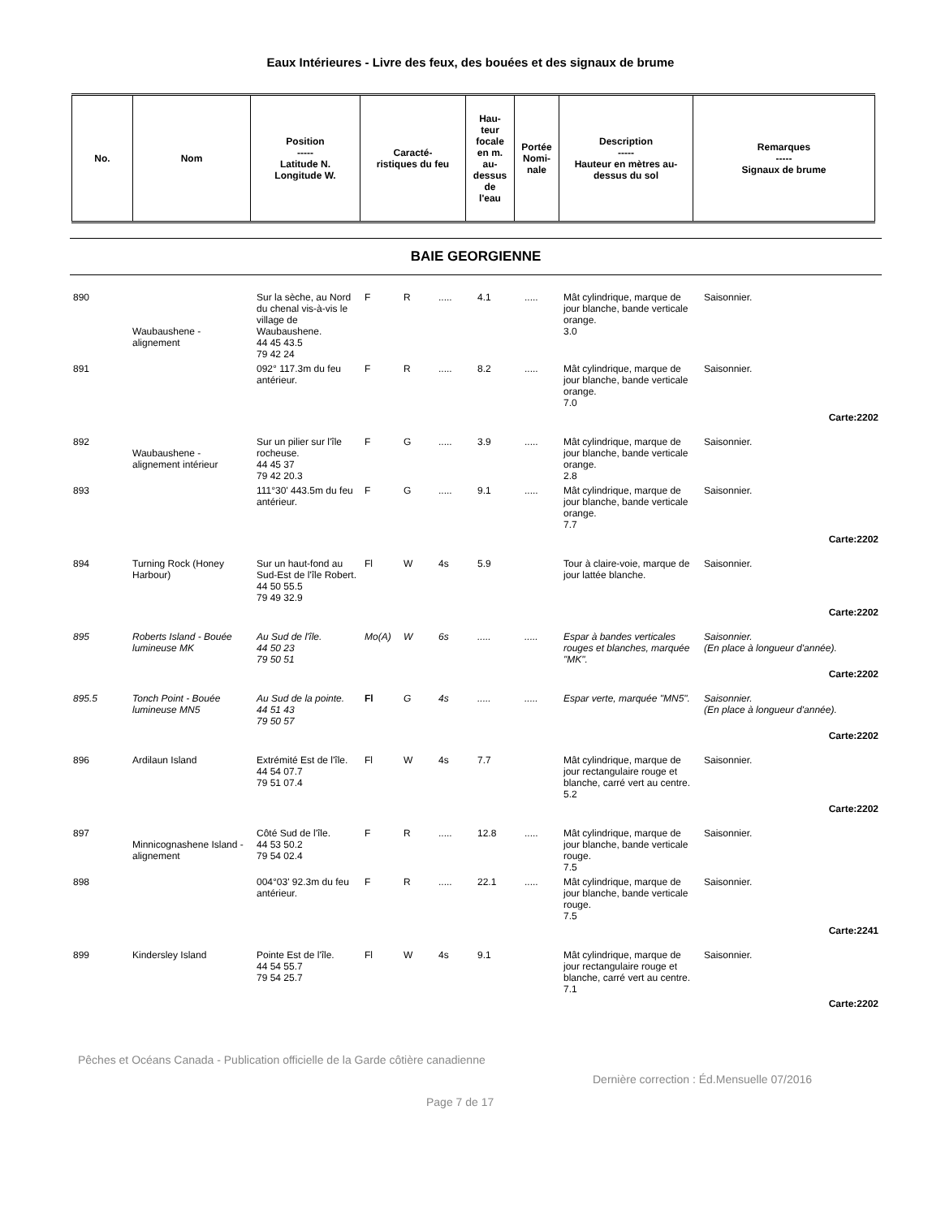Eaux Intérieures - Livre des feux, des bouées et des signaux de brume
| No. | Nom | Position ----- Latitude N. Longitude W. | Caracté- ristiques du feu | Hau- teur focale en m. au- dessus de l'eau | Portée Nomi- nale | Description ----- Hauteur en mètres au- dessus du sol | Remarques ----- Signaux de brume |
| --- | --- | --- | --- | --- | --- | --- | --- |
BAIE GEORGIENNE
| 890 | Waubaushene - alignement | Sur la sèche, au Nord du chenal vis-à-vis le village de Waubaushene. 44 45 43.5 79 42 24 | F | R | ..... | 4.1 | ..... | Mât cylindrique, marque de jour blanche, bande verticale orange. 3.0 | Saisonnier. |
| 891 | | 092° 117.3m du feu antérieur. | F | R | ..... | 8.2 | ..... | Mât cylindrique, marque de jour blanche, bande verticale orange. 7.0 | Saisonnier. |
| Carte:2202 | | | | | | | | | |
| 892 | Waubaushene - alignement intérieur | Sur un pilier sur l'île rocheuse. 44 45 37 79 42 20.3 | F | G | ..... | 3.9 | ..... | Mât cylindrique, marque de jour blanche, bande verticale orange. 2.8 | Saisonnier. |
| 893 | | 111°30' 443.5m du feu antérieur. | F | G | ..... | 9.1 | ..... | Mât cylindrique, marque de jour blanche, bande verticale orange. 7.7 | Saisonnier. |
| Carte:2202 | | | | | | | | | |
| 894 | Turning Rock (Honey Harbour) | Sur un haut-fond au Sud-Est de l'île Robert. 44 50 55.5 79 49 32.9 | Fl | W | 4s | 5.9 | | Tour à claire-voie, marque de jour lattée blanche. | Saisonnier. |
| Carte:2202 | | | | | | | | | |
| 895 | Roberts Island - Bouée lumineuse MK | Au Sud de l'île. 44 50 23 79 50 51 | Mo(A) | W | 6s | ..... | ..... | Espar à bandes verticales rouges et blanches, marquée "MK". | Saisonnier. (En place à longueur d'année). |
| Carte:2202 | | | | | | | | | |
| 895.5 | Tonch Point - Bouée lumineuse MN5 | Au Sud de la pointe. 44 51 43 79 50 57 | Fl | G | 4s | ..... | ..... | Espar verte, marquée "MN5". | Saisonnier. (En place à longueur d'année). |
| Carte:2202 | | | | | | | | | |
| 896 | Ardilaun Island | Extrémité Est de l'île. 44 54 07.7 79 51 07.4 | Fl | W | 4s | 7.7 | | Mât cylindrique, marque de jour rectangulaire rouge et blanche, carré vert au centre. 5.2 | Saisonnier. |
| Carte:2202 | | | | | | | | | |
| 897 | Minnicognashene Island - alignement | Côté Sud de l'île. 44 53 50.2 79 54 02.4 | F | R | ..... | 12.8 | ..... | Mât cylindrique, marque de jour blanche, bande verticale rouge. 7.5 | Saisonnier. |
| 898 | | 004°03' 92.3m du feu antérieur. | F | R | ..... | 22.1 | ..... | Mât cylindrique, marque de jour blanche, bande verticale rouge. 7.5 | Saisonnier. |
| Carte:2241 | | | | | | | | | |
| 899 | Kindersley Island | Pointe Est de l'île. 44 54 55.7 79 54 25.7 | Fl | W | 4s | 9.1 | | Mât cylindrique, marque de jour rectangulaire rouge et blanche, carré vert au centre. 7.1 | Saisonnier. |
| Carte:2202 | | | | | | | | | |
Pêches et Océans Canada - Publication officielle de la Garde côtière canadienne
Dernière correction : Éd.Mensuelle 07/2016
Page 7 de 17